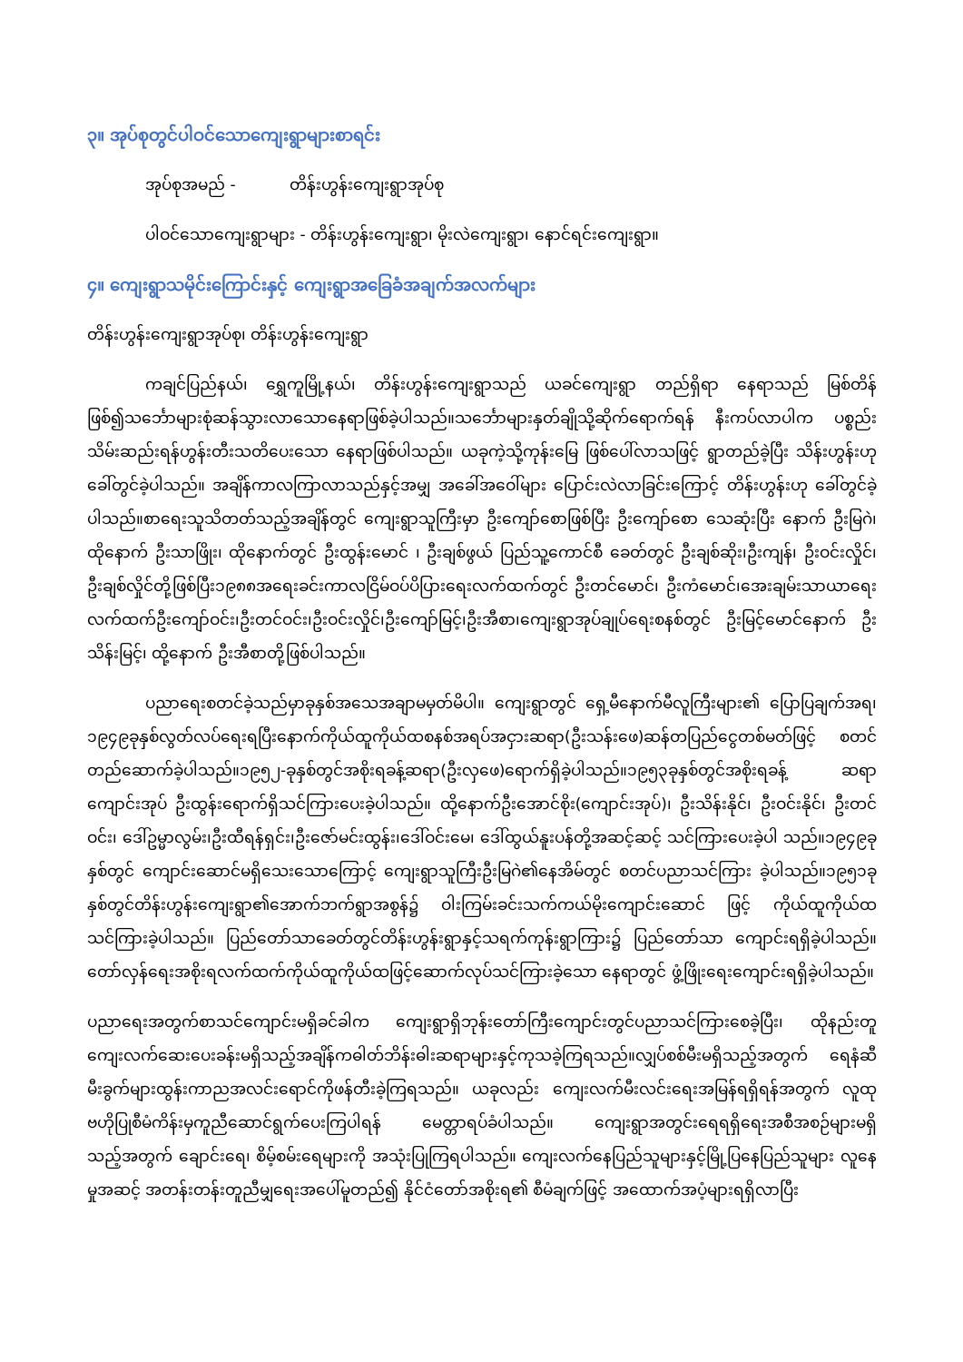၃။ အုပ်စုတွင်ပါဝင်သောကျေးရွာများစာရင်း
အုပ်စုအမည် - တိန်းဟွန်းကျေးရွာအုပ်စု
ပါဝင်သောကျေးရွာများ - တိန်းဟွန်းကျေးရွာ၊ မိုးလဲကျေးရွာ၊ နောင်ရင်းကျေးရွာ။
၄။ ကျေးရွာသမိုင်းကြောင်းနှင့် ကျေးရွာအခြေခံအချက်အလက်များ
တိန်းဟွန်းကျေးရွာအုပ်စု၊ တိန်းဟွန်းကျေးရွာ
ကချင်ပြည်နယ်၊ ရွှေကူမြို့နယ်၊ တိန်းဟွန်းကျေးရွာသည် ယခင်ကျေးရွာ တည်ရှိရာ နေရာသည် မြစ်တိန်ဖြစ်၍သင်္ဘောများစုံဆန်သွားလာသောနေရာဖြစ်ခဲ့ပါသည်။သင်္ဘောများနှတ်ချိုသို့ဆိုက်ရောက်ရန် နီးကပ်လာပါက ပစ္စည်းသိမ်းဆည်းရန်ဟွန်းတီးသတိပေးသော နေရာဖြစ်ပါသည်။ ယခုကဲ့သို့ကုန်းမြေ ဖြစ်ပေါ်လာသဖြင့် ရွာတည်ခဲ့ပြီး သိန်းဟွန်းဟုခေါ်တွင်ခဲ့ပါသည်။ အချိန်ကာလကြာလာသည်နှင့်အမျှ အခေါ်အဝေါ်များ ပြောင်းလဲလာခြင်းကြောင့် တိန်းဟွန်းဟု ခေါ်တွင်ခဲ့ပါသည်။စာရေးသူသိတတ်သည့်အချိန်တွင် ကျေးရွာသူကြီးမှာ ဦးကျော်စောဖြစ်ပြီး ဦးကျော်စော သေဆုံးပြီး နောက် ဦးမြဂဲ၊ ထိုနောက် ဦးသာဖြိုး၊ ထိုနောက်တွင် ဦးထွန်းမောင် ၊ ဦးချစ်ဖွယ် ပြည်သူ့ကောင်စီ ခေတ်တွင် ဦးချစ်ဆိုး၊ဦးကျန်၊ ဦးဝင်းလှိုင်၊ ဦးချစ်လှိုင်တို့ဖြစ်ပြီး၁၉၈၈အရေးခင်းကာလငြိမ်ဝပ်ပိပြားရေးလက်ထက်တွင် ဦးတင်မောင်၊ ဦးကံမောင်၊အေးချမ်းသာယာရေးလက်ထက်ဦးကျော်ဝင်း၊ဦးတင်ဝင်း၊ဦးဝင်းလှိုင်၊ဦးကျော်မြင့်၊ဦးအီစာ၊ကျေးရွာအုပ်ချုပ်ရေးစနစ်တွင် ဦးမြင့်မောင်နောက် ဦးသိန်းမြင့်၊ ထို့နောက် ဦးအီစာတို့ဖြစ်ပါသည်။
ပညာရေးစတင်ခဲ့သည်မှာခုနှစ်အသေအချာမမှတ်မိပါ။ ကျေးရွာတွင် ရှေ့မီနောက်မီလူကြီးများ၏ ပြောပြချက်အရ၊၁၉၄၉ခုနှစ်လွတ်လပ်ရေးရပြီးနောက်ကိုယ်ထူကိုယ်ထစနစ်အရပ်အငှားဆရာ(ဦးသန်းဖေ)ဆန်တပြည်ငွေတစ်မတ်ဖြင့် စတင်တည်ဆောက်ခဲ့ပါသည်။၁၉၅၂-ခုနှစ်တွင်အစိုးရခန့်ဆရာ(ဦးလှဖေ)ရောက်ရှိခဲ့ပါသည်။၁၉၅၃ခုနှစ်တွင်အစိုးရခန့် ဆရာကျောင်းအုပ် ဦးထွန်းရောက်ရှိသင်ကြားပေးခဲ့ပါသည်။ ထို့နောက်ဦးအောင်စိုး(ကျောင်းအုပ်)၊ ဦးသိန်းနိုင်၊ ဦးဝင်းနိုင်၊ ဦးတင်ဝင်း၊ ဒေါ်ဥမ္မာလွမ်း၊ဦးထီရန်ရှင်း၊ဦးဇော်မင်းထွန်း၊ဒေါ်ဝင်းမေ၊ ဒေါ်ထွယ်နူးပန်တို့အဆင့်ဆင့် သင်ကြားပေးခဲ့ပါ သည်။၁၉၄၉ခုနှစ်တွင် ကျောင်းဆောင်မရှိသေးသောကြောင့် ကျေးရွာသူကြီးဦးမြဂဲ၏နေအိမ်တွင် စတင်ပညာသင်ကြား ခဲ့ပါသည်။၁၉၅၁ခုနှစ်တွင်တိန်းဟွန်းကျေးရွာ၏အောက်ဘက်ရွာအစွန်၌ ဝါးကြမ်းခင်းသက်ကယ်မိုးကျောင်းဆောင် ဖြင့် ကိုယ်ထူကိုယ်ထသင်ကြားခဲ့ပါသည်။ ပြည်တော်သာခေတ်တွင်တိန်းဟွန်းရွာနှင့်သရက်ကုန်းရွာကြား၌ ပြည်တော်သာ ကျောင်းရရှိခဲ့ပါသည်။ တော်လှန်ရေးအစိုးရလက်ထက်ကိုယ်ထူကိုယ်ထဖြင့်ဆောက်လုပ်သင်ကြားခဲ့သော နေရာတွင် ဖွံ့ဖြိုးရေးကျောင်းရရှိခဲ့ပါသည်။
ပညာရေးအတွက်စာသင်ကျောင်းမရှိခင်ခါက ကျေးရွာရှိဘုန်းတော်ကြီးကျောင်းတွင်ပညာသင်ကြားစေခဲ့ပြီး၊ ထိုနည်းတူ ကျေးလက်ဆေးပေးခန်းမရှိသည့်အချိန်ကဓါတ်ဘိန်းဓါးဆရာများနှင့်ကုသခဲ့ကြရသည်။လျှပ်စစ်မီးမရှိသည့်အတွက် ရေနံဆီမီးခွက်များထွန်းကာညအလင်းရောင်ကိုဖန်တီးခဲ့ကြရသည်။ ယခုလည်း ကျေးလက်မီးလင်းရေးအမြန်ရရှိရန်အတွက် လူထုဗဟိုပြုစီမံကိန်းမှကူညီဆောင်ရွက်ပေးကြပါရန် မေတ္တာရပ်ခံပါသည်။ ကျေးရွာအတွင်းရေရရှိရေးအစီအစဉ်များမရှိသည့်အတွက် ချောင်းရေ၊ စိမ့်စမ်းရေများကို အသုံးပြုကြရပါသည်။ ကျေးလက်နေပြည်သူများနှင့်မြို့ပြနေပြည်သူများ လူနေမှုအဆင့် အတန်းတန်းတူညီမျှရေးအပေါ်မူတည်၍ နိုင်ငံတော်အစိုးရ၏ စီမံချက်ဖြင့် အထောက်အပံ့များရရှိလာပြီး